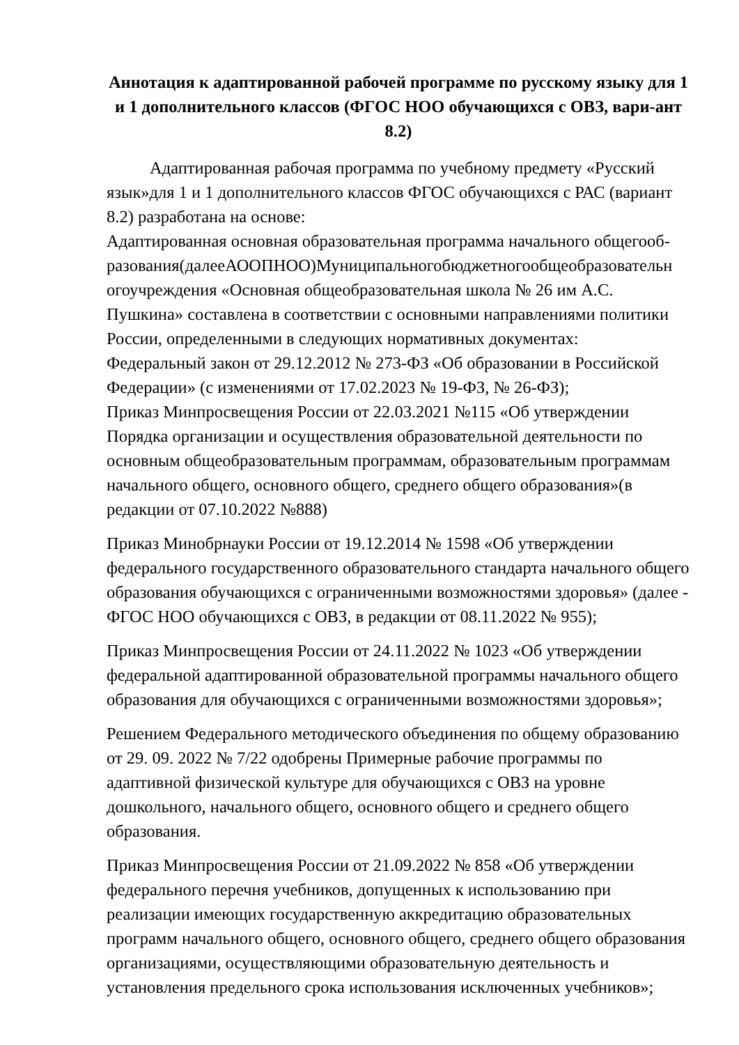Аннотация к адаптированной рабочей программе по русскому языку для 1 и 1 дополнительного классов (ФГОС НОО обучающихся с ОВЗ, вари-ант 8.2)
Адаптированная рабочая программа по учебному предмету «Русский язык»для 1 и 1 дополнительного классов ФГОС обучающихся с РАС (вариант 8.2) разработана на основе:
Адаптированная основная образовательная программа начального общегооб-разования(далееАООПНОО)Муниципальногобюджетногообщеобразовательн огоучреждения «Основная общеобразовательная школа № 26 им А.С. Пушкина» составлена в соответствии с основными направлениями политики России, определенными в следующих нормативных документах:
Федеральный закон от 29.12.2012 № 273-ФЗ «Об образовании в Российской Федерации» (с изменениями от 17.02.2023 № 19-ФЗ, № 26-ФЗ);
Приказ Минпросвещения России от 22.03.2021 №115 «Об утверждении Порядка организации и осуществления образовательной деятельности по основным общеобразовательным программам, образовательным программам начального общего, основного общего, среднего общего образования»(в редакции от 07.10.2022 №888)
Приказ Минобрнауки России от 19.12.2014 № 1598 «Об утверждении федерального государственного образовательного стандарта начального общего образования обучающихся с ограниченными возможностями здоровья» (далее - ФГОС НОО обучающихся с ОВЗ, в редакции от 08.11.2022 № 955);
Приказ Минпросвещения России от 24.11.2022 № 1023 «Об утверждении федеральной адаптированной образовательной программы начального общего образования для обучающихся с ограниченными возможностями здоровья»;
Решением Федерального методического объединения по общему образованию от 29. 09. 2022 № 7/22 одобрены Примерные рабочие программы по адаптивной физической культуре для обучающихся с ОВЗ на уровне дошкольного, начального общего, основного общего и среднего общего образования.
Приказ Минпросвещения России от 21.09.2022 № 858 «Об утверждении федерального перечня учебников, допущенных к использованию при реализации имеющих государственную аккредитацию образовательных программ начального общего, основного общего, среднего общего образования организациями, осуществляющими образовательную деятельность и установления предельного срока использования исключенных учебников»;